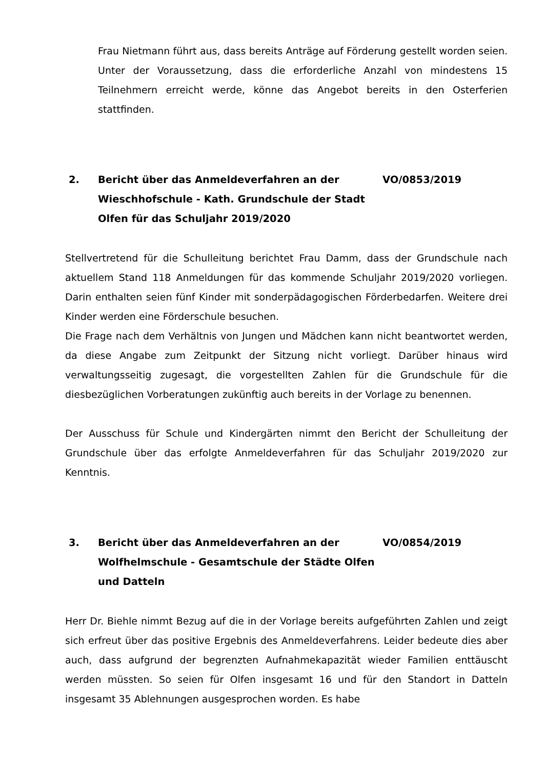Frau Nietmann führt aus, dass bereits Anträge auf Förderung gestellt worden seien. Unter der Voraussetzung, dass die erforderliche Anzahl von mindestens 15 Teilnehmern erreicht werde, könne das Angebot bereits in den Osterferien stattfinden.
2. Bericht über das Anmeldeverfahren an der Wieschhofschule - Kath. Grundschule der Stadt Olfen für das Schuljahr 2019/2020
VO/0853/2019
Stellvertretend für die Schulleitung berichtet Frau Damm, dass der Grundschule nach aktuellem Stand 118 Anmeldungen für das kommende Schuljahr 2019/2020 vorliegen. Darin enthalten seien fünf Kinder mit sonderpädagogischen Förderbedarfen. Weitere drei Kinder werden eine Förderschule besuchen.
Die Frage nach dem Verhältnis von Jungen und Mädchen kann nicht beantwortet werden, da diese Angabe zum Zeitpunkt der Sitzung nicht vorliegt. Darüber hinaus wird verwaltungsseitig zugesagt, die vorgestellten Zahlen für die Grundschule für die diesbezüglichen Vorberatungen zukünftig auch bereits in der Vorlage zu benennen.
Der Ausschuss für Schule und Kindergärten nimmt den Bericht der Schulleitung der Grundschule über das erfolgte Anmeldeverfahren für das Schuljahr 2019/2020 zur Kenntnis.
3. Bericht über das Anmeldeverfahren an der Wolfhelmschule - Gesamtschule der Städte Olfen und Datteln
VO/0854/2019
Herr Dr. Biehle nimmt Bezug auf die in der Vorlage bereits aufgeführten Zahlen und zeigt sich erfreut über das positive Ergebnis des Anmeldeverfahrens. Leider bedeute dies aber auch, dass aufgrund der begrenzten Aufnahmekapazität wieder Familien enttäuscht werden müssten. So seien für Olfen insgesamt 16 und für den Standort in Datteln insgesamt 35 Ablehnungen ausgesprochen worden. Es habe